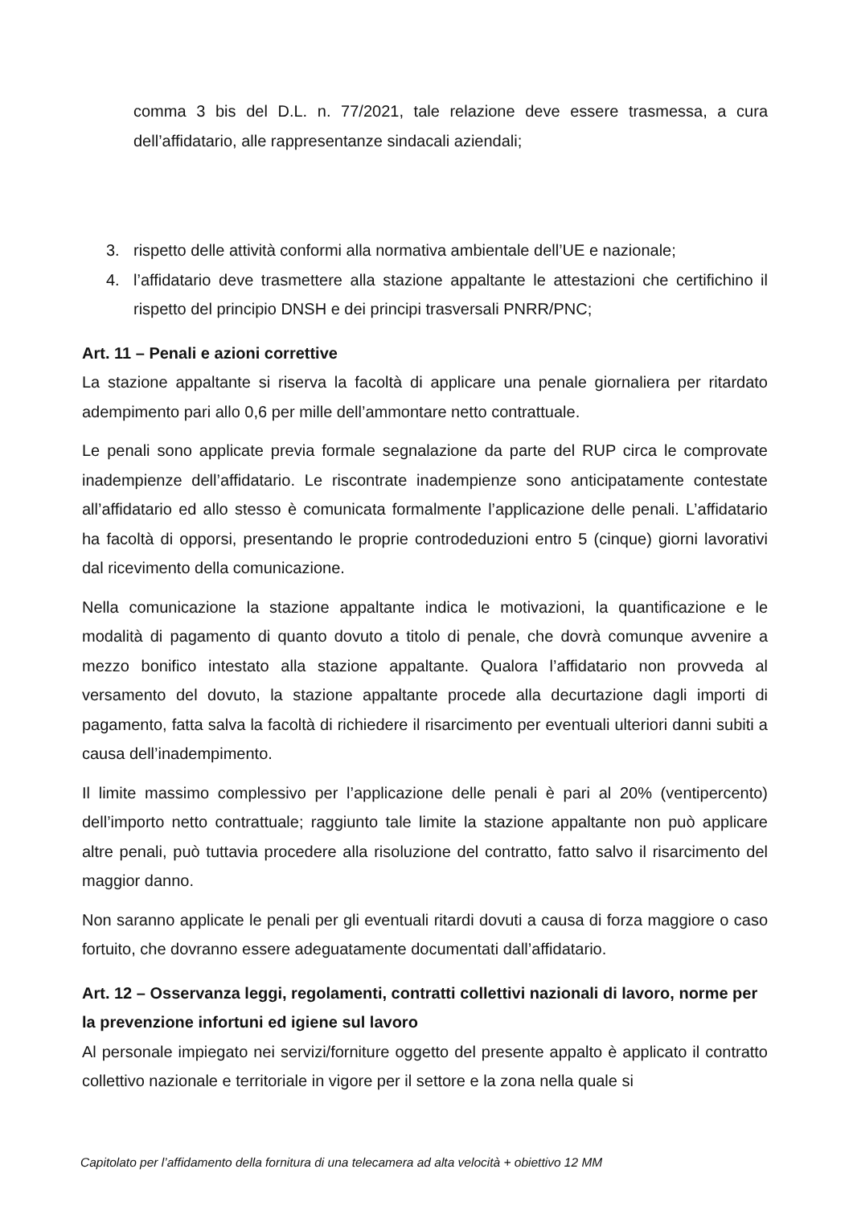comma 3 bis del D.L. n. 77/2021, tale relazione deve essere trasmessa, a cura dell’affidatario, alle rappresentanze sindacali aziendali;
3. rispetto delle attività conformi alla normativa ambientale dell’UE e nazionale;
4. l’affidatario deve trasmettere alla stazione appaltante le attestazioni che certifichino il rispetto del principio DNSH e dei principi trasversali PNRR/PNC;
Art. 11 – Penali e azioni correttive
La stazione appaltante si riserva la facoltà di applicare una penale giornaliera per ritardato adempimento pari allo 0,6 per mille dell’ammontare netto contrattuale.
Le penali sono applicate previa formale segnalazione da parte del RUP circa le comprovate inadempienze dell’affidatario. Le riscontrate inadempienze sono anticipatamente contestate all’affidatario ed allo stesso è comunicata formalmente l’applicazione delle penali. L’affidatario ha facoltà di opporsi, presentando le proprie controdeduzioni entro 5 (cinque) giorni lavorativi dal ricevimento della comunicazione.
Nella comunicazione la stazione appaltante indica le motivazioni, la quantificazione e le modalità di pagamento di quanto dovuto a titolo di penale, che dovrà comunque avvenire a mezzo bonifico intestato alla stazione appaltante. Qualora l’affidatario non provveda al versamento del dovuto, la stazione appaltante procede alla decurtazione dagli importi di pagamento, fatta salva la facoltà di richiedere il risarcimento per eventuali ulteriori danni subiti a causa dell’inadempimento.
Il limite massimo complessivo per l’applicazione delle penali è pari al 20% (ventipercento) dell’importo netto contrattuale; raggiunto tale limite la stazione appaltante non può applicare altre penali, può tuttavia procedere alla risoluzione del contratto, fatto salvo il risarcimento del maggior danno.
Non saranno applicate le penali per gli eventuali ritardi dovuti a causa di forza maggiore o caso fortuito, che dovranno essere adeguatamente documentati dall’affidatario.
Art. 12 – Osservanza leggi, regolamenti, contratti collettivi nazionali di lavoro, norme per la prevenzione infortuni ed igiene sul lavoro
Al personale impiegato nei servizi/forniture oggetto del presente appalto è applicato il contratto collettivo nazionale e territoriale in vigore per il settore e la zona nella quale si
Capitolato per l’affidamento della fornitura di una telecamera ad alta velocità + obiettivo 12 MM